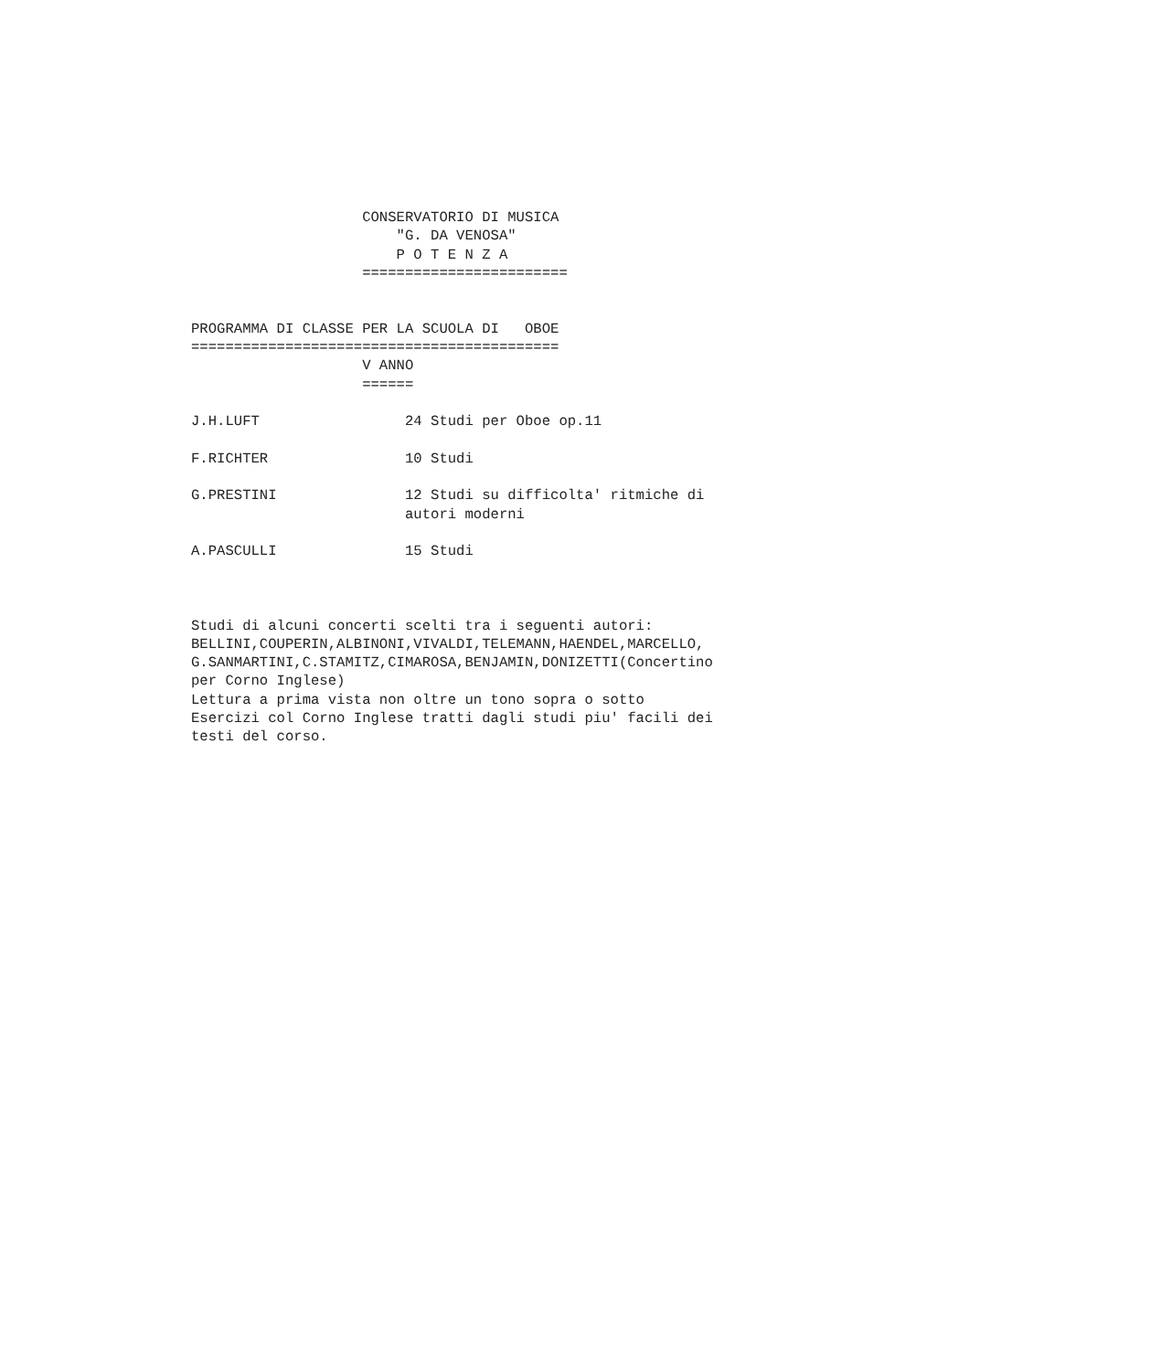CONSERVATORIO DI MUSICA
                        "G. DA VENOSA"
                        P O T E N Z A
                    ========================


PROGRAMMA DI CLASSE PER LA SCUOLA DI   OBOE
===========================================
                    V ANNO
                    ======

J.H.LUFT                 24 Studi per Oboe op.11

F.RICHTER                10 Studi

G.PRESTINI               12 Studi su difficolta' ritmiche di
                         autori moderni

A.PASCULLI               15 Studi



Studi di alcuni concerti scelti tra i seguenti autori:
BELLINI,COUPERIN,ALBINONI,VIVALDI,TELEMANN,HAENDEL,MARCELLO,
G.SANMARTINI,C.STAMITZ,CIMAROSA,BENJAMIN,DONIZETTI(Concertino
per Corno Inglese)
Lettura a prima vista non oltre un tono sopra o sotto
Esercizi col Corno Inglese tratti dagli studi piu' facili dei
testi del corso.